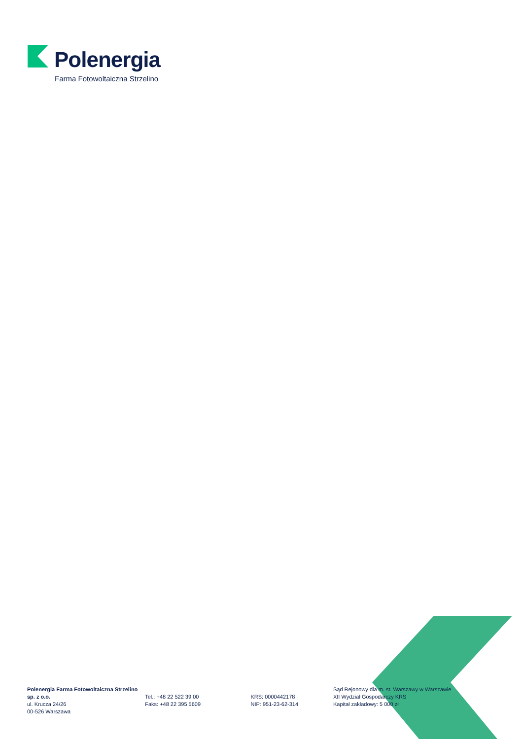Polenergia
Farma Fotowoltaiczna Strzelino
Polenergia Farma Fotowoltaiczna Strzelino sp. z o.o.
ul. Krucza 24/26
00-526 Warszawa
Tel.: +48 22 522 39 00
Faks: +48 22 395 5609
KRS: 0000442178
NIP: 951-23-62-314
Sąd Rejonowy dla m. st. Warszawy w Warszawie
XII Wydział Gospodarczy KRS
Kapitał zakładowy: 5 000 zł